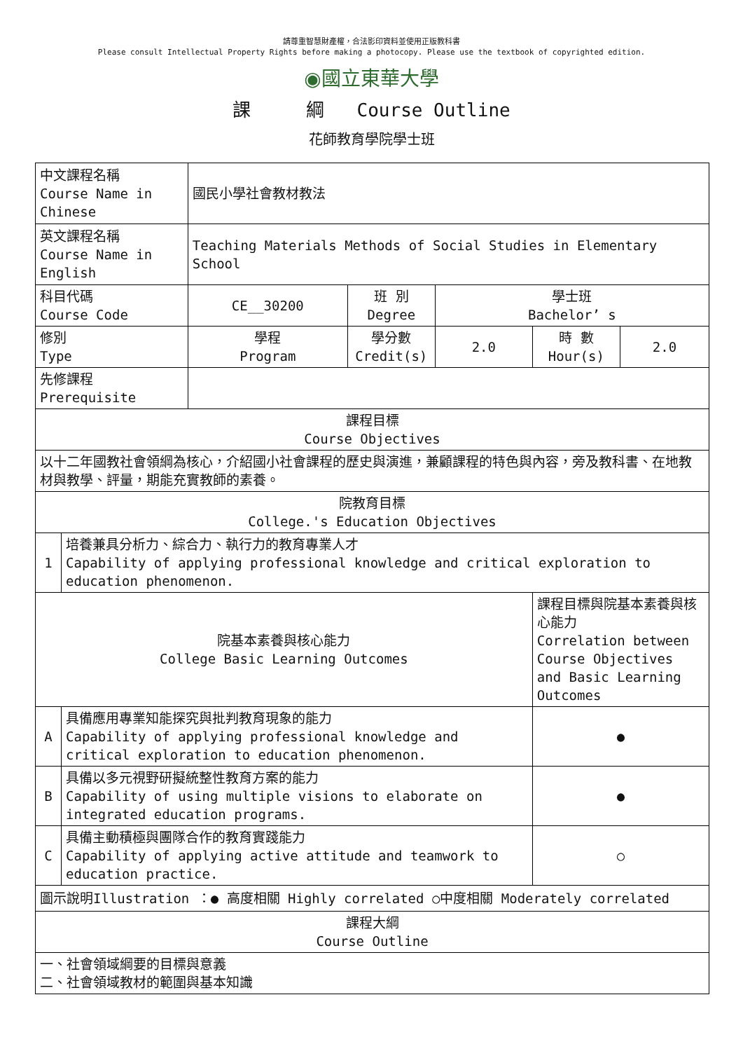請尊重智慧財產權，合法影印資料並使用正版教科書
Please consult Intellectual Property Rights before making a photocopy. Please use the textbook of copyrighted edition.
◉國立東華大學
課 綱 Course Outline
花師教育學院學士班
| 中文課程名稱 Course Name in Chinese | | 國民小學社會教材教法 | | | | |
| 英文課程名稱 Course Name in English | | Teaching Materials Methods of Social Studies in Elementary School | | | | |
| 科目代碼 Course Code | | CE__30200 | 班 別 Degree | 學士班 Bachelor’ s | | |
| 修別 Type | | 學程 Program | 學分數 Credit(s) | 2.0 | 時 數 Hour(s) | 2.0 |
| 先修課程 Prerequisite | | | | | | |
| 課程目標 Course Objectives | | | | | | |
| 以十二年國教社會領綱為核心，介紹國小社會課程的歷史與演進，兼顧課程的特色與內容，旁及教科書、在地教材與教學、評量，期能充實教師的素養。 | | | | | | |
| 院教育目標 College.'s Education Objectives | | | | | | |
| 1 | 培養兼具分析力、綜合力、執行力的教育專業人才 Capability of applying professional knowledge and critical exploration to education phenomenon. | | | | | |
| 院基本素養與核心能力 College Basic Learning Outcomes | | | | | 課程目標與院基本素養與核心能力 Correlation between Course Objectives and Basic Learning Outcomes | |
| A | 具備應用專業知能探究與批判教育現象的能力 Capability of applying professional knowledge and critical exploration to education phenomenon. | | | | ● | |
| B | 具備以多元視野研擬統整性教育方案的能力 Capability of using multiple visions to elaborate on integrated education programs. | | | | ● | |
| C | 具備主動積極與團隊合作的教育實踐能力 Capability of applying active attitude and teamwork to education practice. | | | | ○ | |
| 圖示說明Illustration ：● 高度相關 Highly correlated ○中度相關 Moderately correlated | | | | | | |
| 課程大綱 Course Outline | | | | | | |
| 一、社會領域綱要的目標與意義 二、社會領域教材的範圍與基本知識 | | | | | | |